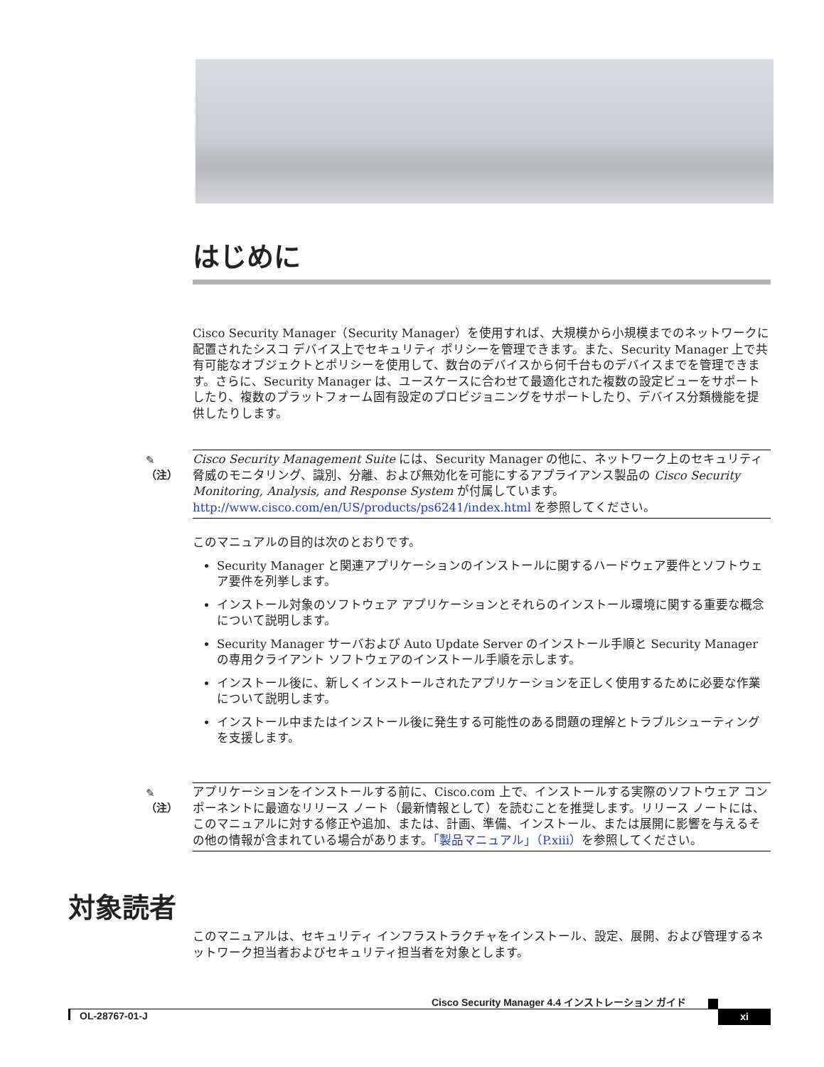はじめに
Cisco Security Manager（Security Manager）を使用すれば、大規模から小規模までのネットワークに配置されたシスコ デバイス上でセキュリティ ポリシーを管理できます。また、Security Manager 上で共有可能なオブジェクトとポリシーを使用して、数台のデバイスから何千台ものデバイスまでを管理できます。さらに、Security Manager は、ユースケースに合わせて最適化された複数の設定ビューをサポートしたり、複数のプラットフォーム固有設定のプロビジョニングをサポートしたり、デバイス分類機能を提供したりします。
✎
（注）
Cisco Security Management Suite には、Security Manager の他に、ネットワーク上のセキュリティ脅威のモニタリング、識別、分離、および無効化を可能にするアプライアンス製品の Cisco Security Monitoring, Analysis, and Response System が付属しています。http://www.cisco.com/en/US/products/ps6241/index.html を参照してください。
このマニュアルの目的は次のとおりです。
Security Manager と関連アプリケーションのインストールに関するハードウェア要件とソフトウェア要件を列挙します。
インストール対象のソフトウェア アプリケーションとそれらのインストール環境に関する重要な概念について説明します。
Security Manager サーバおよび Auto Update Server のインストール手順と Security Manager の専用クライアント ソフトウェアのインストール手順を示します。
インストール後に、新しくインストールされたアプリケーションを正しく使用するために必要な作業について説明します。
インストール中またはインストール後に発生する可能性のある問題の理解とトラブルシューティングを支援します。
✎
（注）
アプリケーションをインストールする前に、Cisco.com 上で、インストールする実際のソフトウェア コンポーネントに最適なリリース ノート（最新情報として）を読むことを推奨します。リリース ノートには、このマニュアルに対する修正や追加、または、計画、準備、インストール、または展開に影響を与えるその他の情報が含まれている場合があります。「製品マニュアル」（P.xiii）を参照してください。
対象読者
このマニュアルは、セキュリティ インフラストラクチャをインストール、設定、展開、および管理するネットワーク担当者およびセキュリティ担当者を対象とします。
Cisco Security Manager 4.4 インストレーション ガイド
OL-28767-01-J xi